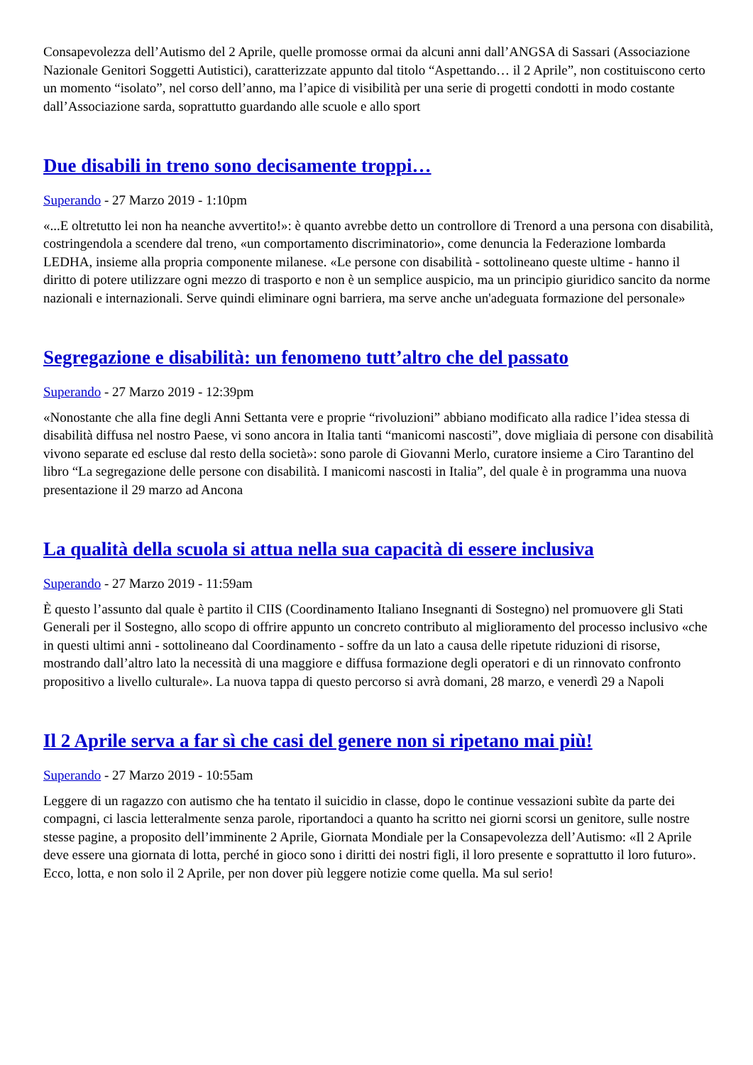Consapevolezza dell’Autismo del 2 Aprile, quelle promosse ormai da alcuni anni dall’ANGSA di Sassari (Associazione Nazionale Genitori Soggetti Autistici), caratterizzate appunto dal titolo “Aspettando… il 2 Aprile”, non costituiscono certo un momento “isolato”, nel corso dell’anno, ma l’apice di visibilità per una serie di progetti condotti in modo costante dall’Associazione sarda, soprattutto guardando alle scuole e allo sport
Due disabili in treno sono decisamente troppi…
Superando - 27 Marzo 2019 - 1:10pm
«...E oltretutto lei non ha neanche avvertito!»: è quanto avrebbe detto un controllore di Trenord a una persona con disabilità, costringendola a scendere dal treno, «un comportamento discriminatorio», come denuncia la Federazione lombarda LEDHA, insieme alla propria componente milanese. «Le persone con disabilità - sottolineano queste ultime - hanno il diritto di potere utilizzare ogni mezzo di trasporto e non è un semplice auspicio, ma un principio giuridico sancito da norme nazionali e internazionali. Serve quindi eliminare ogni barriera, ma serve anche un'adeguata formazione del personale»
Segregazione e disabilità: un fenomeno tutt’altro che del passato
Superando - 27 Marzo 2019 - 12:39pm
«Nonostante che alla fine degli Anni Settanta vere e proprie “rivoluzioni” abbiano modificato alla radice l’idea stessa di disabilità diffusa nel nostro Paese, vi sono ancora in Italia tanti “manicomi nascosti”, dove migliaia di persone con disabilità vivono separate ed escluse dal resto della società»: sono parole di Giovanni Merlo, curatore insieme a Ciro Tarantino del libro “La segregazione delle persone con disabilità. I manicomi nascosti in Italia”, del quale è in programma una nuova presentazione il 29 marzo ad Ancona
La qualità della scuola si attua nella sua capacità di essere inclusiva
Superando - 27 Marzo 2019 - 11:59am
È questo l’assunto dal quale è partito il CIIS (Coordinamento Italiano Insegnanti di Sostegno) nel promuovere gli Stati Generali per il Sostegno, allo scopo di offrire appunto un concreto contributo al miglioramento del processo inclusivo «che in questi ultimi anni - sottolineano dal Coordinamento - soffre da un lato a causa delle ripetute riduzioni di risorse, mostrando dall’altro lato la necessità di una maggiore e diffusa formazione degli operatori e di un rinnovato confronto propositivo a livello culturale». La nuova tappa di questo percorso si avrà domani, 28 marzo, e venerdì 29 a Napoli
Il 2 Aprile serva a far sì che casi del genere non si ripetano mai più!
Superando - 27 Marzo 2019 - 10:55am
Leggere di un ragazzo con autismo che ha tentato il suicidio in classe, dopo le continue vessazioni subìte da parte dei compagni, ci lascia letteralmente senza parole, riportandoci a quanto ha scritto nei giorni scorsi un genitore, sulle nostre stesse pagine, a proposito dell’imminente 2 Aprile, Giornata Mondiale per la Consapevolezza dell’Autismo: «Il 2 Aprile deve essere una giornata di lotta, perché in gioco sono i diritti dei nostri figli, il loro presente e soprattutto il loro futuro». Ecco, lotta, e non solo il 2 Aprile, per non dover più leggere notizie come quella. Ma sul serio!